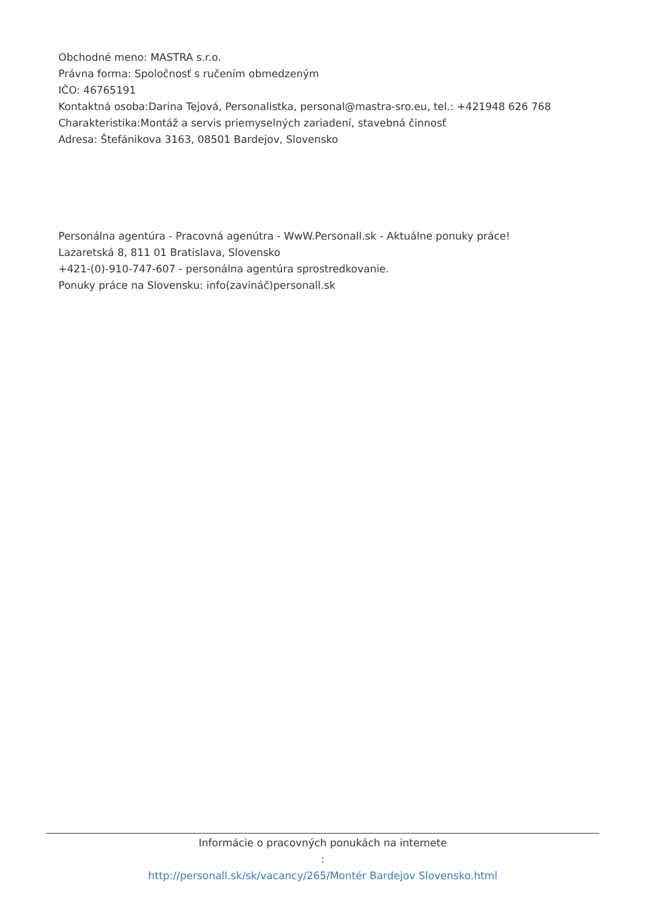Obchodné meno: MASTRA s.r.o.
Právna forma: Spoločnosť s ručením obmedzeným
IČO: 46765191
Kontaktná osoba:Darina Tejová, Personalistka, personal@mastra-sro.eu, tel.: +421948 626 768
Charakteristika:Montáž a servis priemyselných zariadení, stavebná činnosť
Adresa: Štefánikova 3163, 08501 Bardejov, Slovensko
Personálna agentúra - Pracovná agenútra - WwW.Personall.sk - Aktuálne ponuky práce!
Lazaretská 8, 811 01 Bratislava, Slovensko
+421-(0)-910-747-607 - personálna agentúra sprostredkovanie.
Ponuky práce na Slovensku: info(zavináč)personall.sk
Informácie o pracovných ponukách na internete
:
http://personall.sk/sk/vacancy/265/Montér Bardejov Slovensko.html